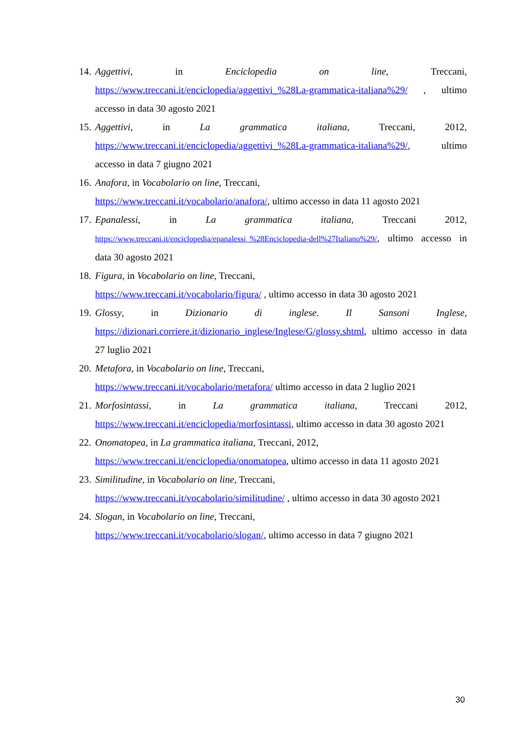14. Aggettivi, in Enciclopedia on line, Treccani, https://www.treccani.it/enciclopedia/aggettivi_%28La-grammatica-italiana%29/ , ultimo accesso in data 30 agosto 2021
15. Aggettivi, in La grammatica italiana, Treccani, 2012, https://www.treccani.it/enciclopedia/aggettivi_%28La-grammatica-italiana%29/, ultimo accesso in data 7 giugno 2021
16. Anafora, in Vocabolario on line, Treccani,
https://www.treccani.it/vocabolario/anafora/, ultimo accesso in data 11 agosto 2021
17. Epanalessi, in La grammatica italiana, Treccani 2012, https://www.treccani.it/enciclopedia/epanalessi_%28Enciclopedia-dell%27Italiano%29/, ultimo accesso in data 30 agosto 2021
18. Figura, in Vocabolario on line, Treccani,
https://www.treccani.it/vocabolario/figura/ , ultimo accesso in data 30 agosto 2021
19. Glossy, in Dizionario di inglese. Il Sansoni Inglese, https://dizionari.corriere.it/dizionario_inglese/Inglese/G/glossy.shtml, ultimo accesso in data 27 luglio 2021
20. Metafora, in Vocabolario on line, Treccani,
https://www.treccani.it/vocabolario/metafora/ ultimo accesso in data 2 luglio 2021
21. Morfosintassi, in La grammatica italiana, Treccani 2012, https://www.treccani.it/enciclopedia/morfosintassi, ultimo accesso in data 30 agosto 2021
22. Onomatopea, in La grammatica italiana, Treccani, 2012,
https://www.treccani.it/enciclopedia/onomatopea, ultimo accesso in data 11 agosto 2021
23. Similitudine, in Vocabolario on line, Treccani,
https://www.treccani.it/vocabolario/similitudine/ , ultimo accesso in data 30 agosto 2021
24. Slogan, in Vocabolario on line, Treccani,
https://www.treccani.it/vocabolario/slogan/, ultimo accesso in data 7 giugno 2021
30